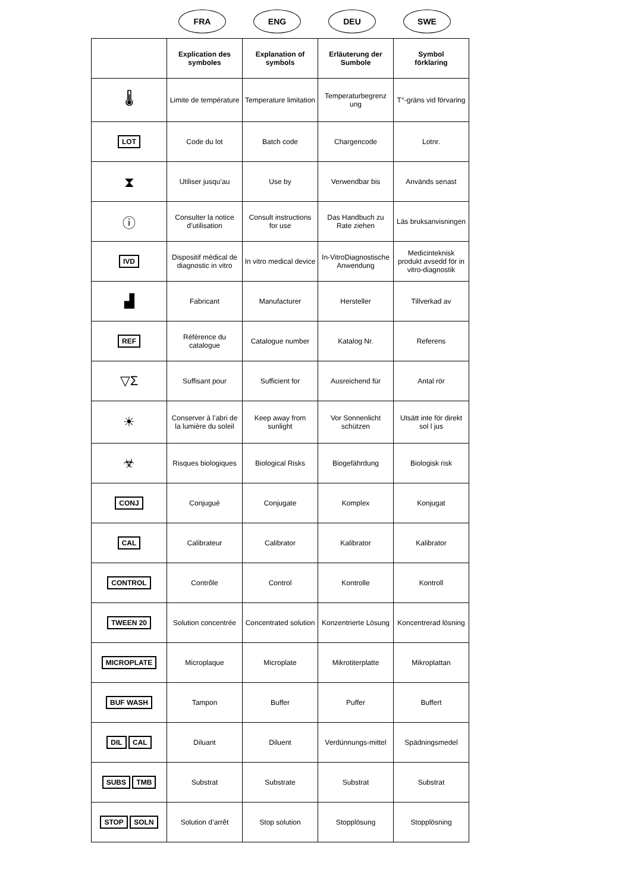FRA ENG DEU SWE
| | Explication des symboles | Explanation of symbols | Erläuterung der Sumbole | Symbol förklaring |
| --- | --- | --- | --- | --- |
| 🌡 | Limite de température | Temperature limitation | Temperaturbegrenz ung | T°-gräns vid förvaring |
| LOT | Code du lot | Batch code | Chargencode | Lotnr. |
| ⧗ | Utiliser jusqu’au | Use by | Verwendbar bis | Används senast |
| ⓘ | Consulter la notice d’utilisation | Consult instructions for use | Das Handbuch zu Rate ziehen | Läs bruksanvisningen |
| IVD | Dispositif médical de diagnostic in vitro | In vitro medical device | In-VitroDiagnostische Anwendung | Medicinteknisk produkt avsedd för in vitro-diagnostik |
| ▟ | Fabricant | Manufacturer | Hersteller | Tillverkad av |
| REF | Référence du catalogue | Catalogue number | Katalog Nr. | Referens |
| ▽Σ | Suffisant pour | Sufficient for | Ausreichend für | Antal rör |
| ☀ | Conserver à l’abri de la lumière du soleil | Keep away from sunlight | Vor Sonnenlicht schützen | Utsätt inte för direkt sol l jus |
| ☣ | Risques biologiques | Biological Risks | Biogefährdung | Biologisk risk |
| CONJ | Conjugué | Conjugate | Komplex | Konjugat |
| CAL | Calibrateur | Calibrator | Kalibrator | Kalibrator |
| CONTROL | Contrôle | Control | Kontrolle | Kontroll |
| TWEEN 20 | Solution concentrée | Concentrated solution | Konzentrierte Lösung | Koncentrerad lösning |
| MICROPLATE | Microplaque | Microplate | Mikrotiterplatte | Mikroplattan |
| BUF WASH | Tampon | Buffer | Puffer | Buffert |
| DIL CAL | Diluant | Diluent | Verdünnungs-mittel | Spädningsmedel |
| SUBS TMB | Substrat | Substrate | Substrat | Substrat |
| STOP SOLN | Solution d’arrêt | Stop solution | Stopplösung | Stopplösning |